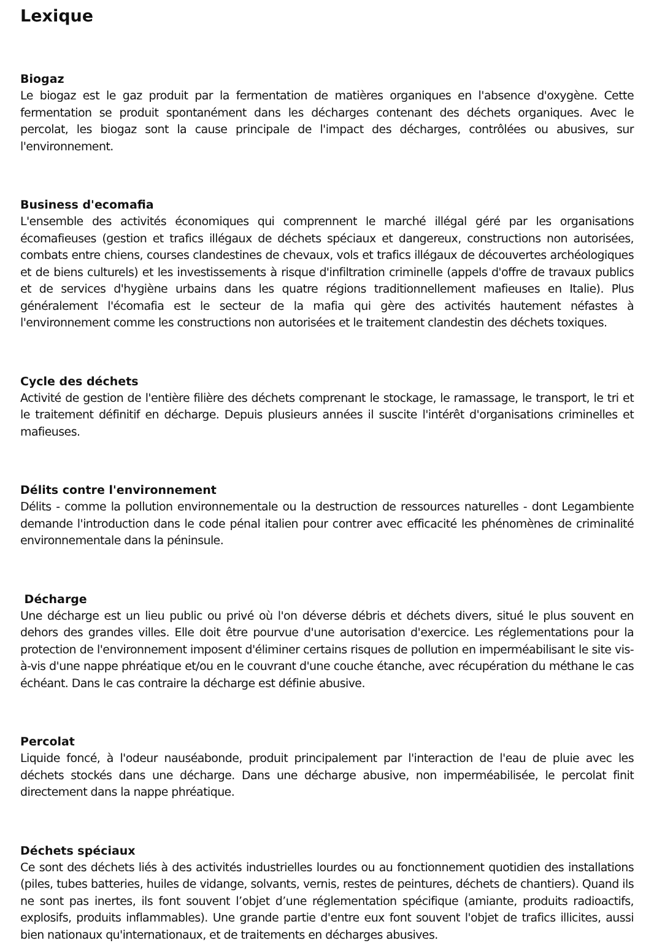Lexique
Biogaz
Le biogaz est le gaz produit par la fermentation de matières organiques en l'absence d'oxygène. Cette fermentation se produit spontanément dans les décharges contenant des déchets organiques. Avec le percolat, les biogaz sont la cause principale de l'impact des décharges, contrôlées ou abusives, sur l'environnement.
Business d'ecomafia
L'ensemble des activités économiques qui comprennent le marché illégal géré par les organisations écomafieuses (gestion et trafics illégaux de déchets spéciaux et dangereux, constructions non autorisées, combats entre chiens, courses clandestines de chevaux, vols et trafics illégaux de découvertes archéologiques et de biens culturels) et les investissements à risque d'infiltration criminelle (appels d'offre de travaux publics et de services d'hygiène urbains dans les quatre régions traditionnellement mafieuses en Italie). Plus généralement l'écomafia est le secteur de la mafia qui gère des activités hautement néfastes à l'environnement comme les constructions non autorisées et le traitement clandestin des déchets toxiques.
Cycle des déchets
Activité de gestion de l'entière filière des déchets comprenant le stockage, le ramassage, le transport, le tri et le traitement définitif en décharge. Depuis plusieurs années il suscite l'intérêt d'organisations criminelles et mafieuses.
Délits contre l'environnement
Délits - comme la pollution environnementale ou la destruction de ressources naturelles - dont Legambiente demande l'introduction dans le code pénal italien pour contrer avec efficacité les phénomènes de criminalité environnementale dans la péninsule.
Décharge
Une décharge est un lieu public ou privé où l'on déverse débris et déchets divers, situé le plus souvent en dehors des grandes villes. Elle doit être pourvue d'une autorisation d'exercice. Les réglementations pour la protection de l'environnement imposent d'éliminer certains risques de pollution en imperméabilisant le site vis-à-vis d'une nappe phréatique et/ou en le couvrant d'une couche étanche, avec récupération du méthane le cas échéant. Dans le cas contraire la décharge est définie abusive.
Percolat
Liquide foncé, à l'odeur nauséabonde, produit principalement par l'interaction de l'eau de pluie avec les déchets stockés dans une décharge. Dans une décharge abusive, non imperméabilisée, le percolat finit directement dans la nappe phréatique.
Déchets spéciaux
Ce sont des déchets liés à des activités industrielles lourdes ou au fonctionnement quotidien des installations (piles, tubes batteries, huiles de vidange, solvants, vernis, restes de peintures, déchets de chantiers). Quand ils ne sont pas inertes, ils font souvent l’objet d’une réglementation spécifique (amiante, produits radioactifs, explosifs, produits inflammables). Une grande partie d'entre eux font souvent l'objet de trafics illicites, aussi bien nationaux qu'internationaux, et de traitements en décharges abusives.